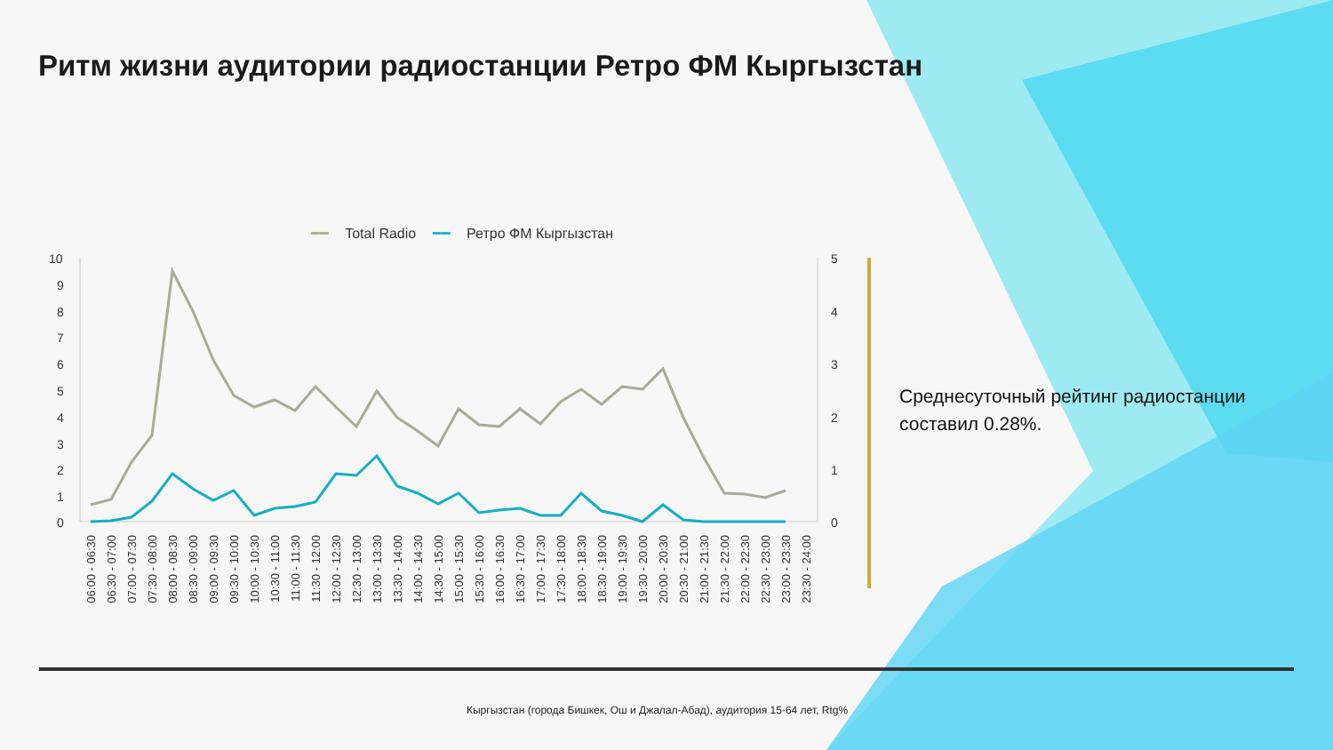Ритм жизни аудитории радиостанции Ретро ФМ Кыргызстан
━━ Total Radio ━━ Ретро ФМ Кыргызстан
10
9
8
7
6
5
4
3
2
1
0
5
4
3
2
1
0
06:00 - 06:30
06:30 - 07:00
07:00 - 07:30
07:30 - 08:00
08:00 - 08:30
08:30 - 09:00
09:00 - 09:30
09:30 - 10:00
10:00 - 10:30
10:30 - 11:00
11:00 - 11:30
11:30 - 12:00
12:00 - 12:30
12:30 - 13:00
13:00 - 13:30
13:30 - 14:00
14:00 - 14:30
14:30 - 15:00
15:00 - 15:30
15:30 - 16:00
16:00 - 16:30
16:30 - 17:00
17:00 - 17:30
17:30 - 18:00
18:00 - 18:30
18:30 - 19:00
19:00 - 19:30
19:30 - 20:00
20:00 - 20:30
20:30 - 21:00
21:00 - 21:30
21:30 - 22:00
22:00 - 22:30
22:30 - 23:00
23:00 - 23:30
23:30 - 24:00
Среднесуточный рейтинг радиостанции составил 0.28%.
Кыргызстан (города Бишкек, Ош и Джалал-Абад), аудитория 15-64 лет, Rtg%